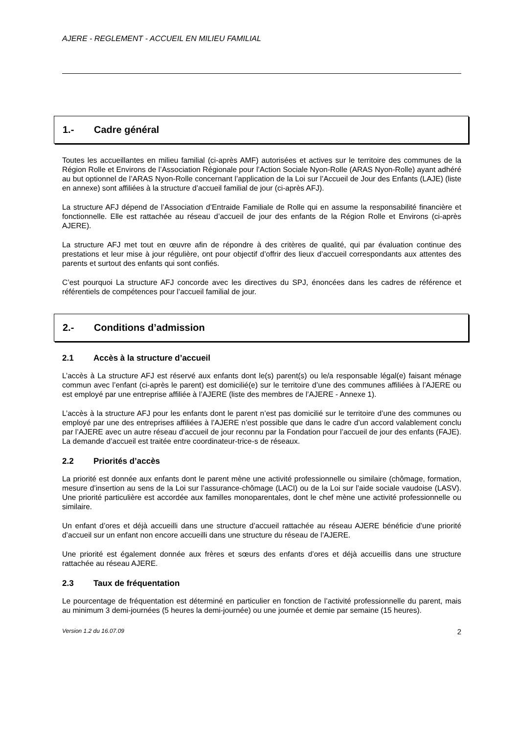AJERE - REGLEMENT - ACCUEIL EN MILIEU FAMILIAL
1.- Cadre général
Toutes les accueillantes en milieu familial (ci-après AMF) autorisées et actives sur le territoire des communes de la Région Rolle et Environs de l’Association Régionale pour l’Action Sociale Nyon-Rolle (ARAS Nyon-Rolle) ayant adhéré au but optionnel de l’ARAS Nyon-Rolle concernant l’application de la Loi sur l’Accueil de Jour des Enfants (LAJE) (liste en annexe) sont affiliées à la structure d’accueil familial de jour (ci-après AFJ).
La structure AFJ dépend de l’Association d’Entraide Familiale de Rolle qui en assume la responsabilité financière et fonctionnelle. Elle est rattachée au réseau d’accueil de jour des enfants de la Région Rolle et Environs (ci-après AJERE).
La structure AFJ met tout en œuvre afin de répondre à des critères de qualité, qui par évaluation continue des prestations et leur mise à jour régulière, ont pour objectif d’offrir des lieux d’accueil correspondants aux attentes des parents et surtout des enfants qui sont confiés.
C’est pourquoi La structure AFJ concorde avec les directives du SPJ, énoncées dans les cadres de référence et référentiels de compétences pour l’accueil familial de jour.
2.- Conditions d’admission
2.1 Accès à la structure d’accueil
L’accès à La structure AFJ est réservé aux enfants dont le(s) parent(s) ou le/a responsable légal(e) faisant ménage commun avec l’enfant (ci-après le parent) est domicilié(e) sur le territoire d’une des communes affiliées à l’AJERE ou est employé par une entreprise affiliée à l’AJERE (liste des membres de l’AJERE - Annexe 1).
L’accès à la structure AFJ pour les enfants dont le parent n’est pas domicilié sur le territoire d’une des communes ou employé par une des entreprises affiliées à l’AJERE n’est possible que dans le cadre d’un accord valablement conclu par l’AJERE avec un autre réseau d’accueil de jour reconnu par la Fondation pour l’accueil de jour des enfants (FAJE). La demande d’accueil est traitée entre coordinateur-trice-s de réseaux.
2.2 Priorités d’accès
La priorité est donnée aux enfants dont le parent mène une activité professionnelle ou similaire (chômage, formation, mesure d’insertion au sens de la Loi sur l’assurance-chômage (LACI) ou de la Loi sur l’aide sociale vaudoise (LASV). Une priorité particulière est accordée aux familles monoparentales, dont le chef mène une activité professionnelle ou similaire.
Un enfant d’ores et déjà accueilli dans une structure d’accueil rattachée au réseau AJERE bénéficie d’une priorité d’accueil sur un enfant non encore accueilli dans une structure du réseau de l’AJERE.
Une priorité est également donnée aux frères et sœurs des enfants d’ores et déjà accueillis dans une structure rattachée au réseau AJERE.
2.3 Taux de fréquentation
Le pourcentage de fréquentation est déterminé en particulier en fonction de l’activité professionnelle du parent, mais au minimum 3 demi-journées (5 heures la demi-journée) ou une journée et demie par semaine (15 heures).
Version 1.2 du 16.07.09 2